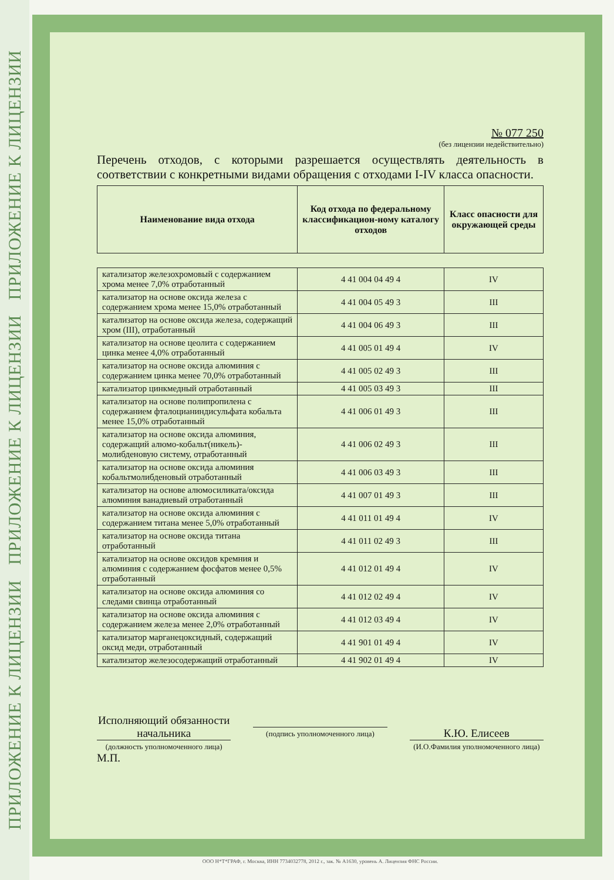ПРИЛОЖЕНИЕ К ЛИЦЕНЗИИ ПРИЛОЖЕНИЕ К ЛИЦЕНЗИИ ПРИЛОЖЕНИЕ К ЛИЦЕНЗИИ
№ 077 250
(без лицензии недействительно)
Перечень отходов, с которыми разрешается осуществлять деятельность в соответствии с конкретными видами обращения с отходами I-IV класса опасности.
| Наименование вида отхода | Код отхода по федеральному классификацион-ному каталогу отходов | Класс опасности для окружающей среды |
| --- | --- | --- |
| катализатор железохромовый с содержанием хрома менее 7,0% отработанный | 4 41 004 04 49 4 | IV |
| катализатор на основе оксида железа с содержанием хрома менее 15,0% отработанный | 4 41 004 05 49 3 | III |
| катализатор на основе оксида железа, содержащий хром (III), отработанный | 4 41 004 06 49 3 | III |
| катализатор на основе цеолита с содержанием цинка менее 4,0% отработанный | 4 41 005 01 49 4 | IV |
| катализатор на основе оксида алюминия с содержанием цинка менее 70,0% отработанный | 4 41 005 02 49 3 | III |
| катализатор цинкмедный отработанный | 4 41 005 03 49 3 | III |
| катализатор на основе полипропилена с содержанием фталоцианиндисульфата кобальта менее 15,0% отработанный | 4 41 006 01 49 3 | III |
| катализатор на основе оксида алюминия, содержащий алюмо-кобальт(никель)-молибденовую систему, отработанный | 4 41 006 02 49 3 | III |
| катализатор на основе оксида алюминия кобальтмолибденовый отработанный | 4 41 006 03 49 3 | III |
| катализатор на основе алюмосиликата/оксида алюминия ванадиевый отработанный | 4 41 007 01 49 3 | III |
| катализатор на основе оксида алюминия с содержанием титана менее 5,0% отработанный | 4 41 011 01 49 4 | IV |
| катализатор на основе оксида титана отработанный | 4 41 011 02 49 3 | III |
| катализатор на основе оксидов кремния и алюминия с содержанием фосфатов менее 0,5% отработанный | 4 41 012 01 49 4 | IV |
| катализатор на основе оксида алюминия со следами свинца отработанный | 4 41 012 02 49 4 | IV |
| катализатор на основе оксида алюминия с содержанием железа менее 2,0% отработанный | 4 41 012 03 49 4 | IV |
| катализатор марганецоксидный, содержащий оксид меди, отработанный | 4 41 901 01 49 4 | IV |
| катализатор железосодержащий отработанный | 4 41 902 01 49 4 | IV |
Исполняющий обязанности начальника
(должность уполномоченного лица)
(подпись уполномоченного лица)
К.Ю. Елисеев
(И.О.Фамилия уполномоченного лица)
М.П.
ООО Н*Т*ГРАФ, г. Москва, ИНН 7734032778, 2012 г., зак. № А1630, уровень А. Лицензия ФНС России.